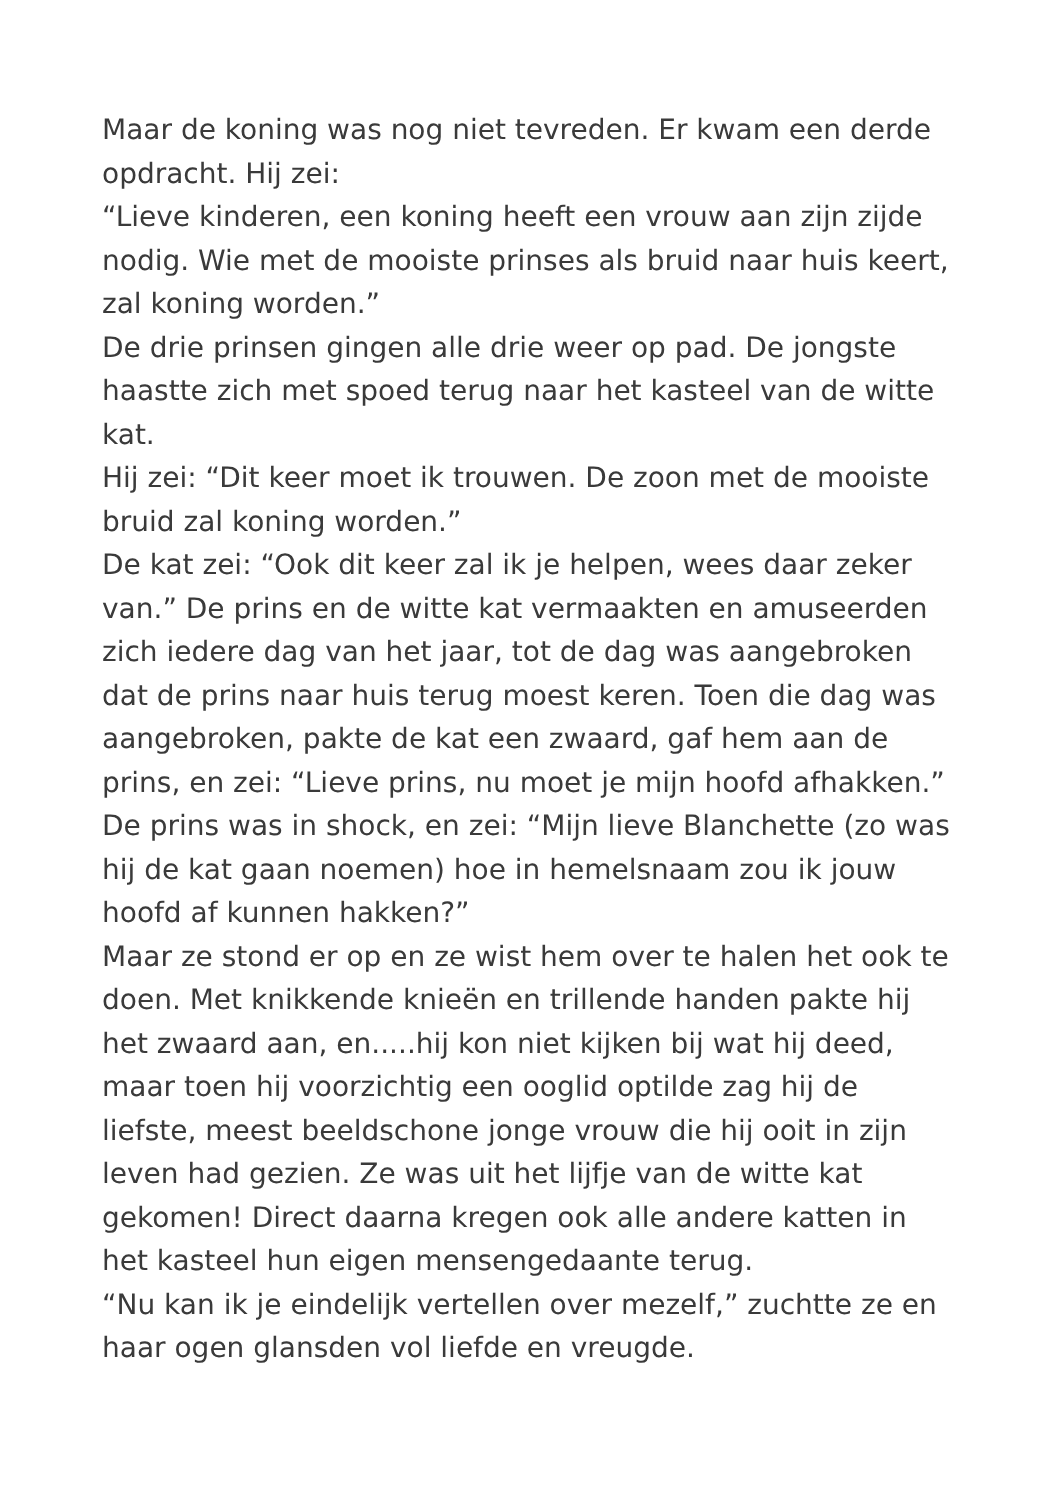Maar de koning was nog niet tevreden. Er kwam een derde opdracht. Hij zei:
“Lieve kinderen, een koning heeft een vrouw aan zijn zijde nodig. Wie met de mooiste prinses als bruid naar huis keert, zal koning worden.”
De drie prinsen gingen alle drie weer op pad. De jongste haastte zich met spoed terug naar het kasteel van de witte kat.
Hij zei: “Dit keer moet ik trouwen. De zoon met de mooiste bruid zal koning worden.”
De kat zei: “Ook dit keer zal ik je helpen, wees daar zeker van.” De prins en de witte kat vermaakten en amuseerden zich iedere dag van het jaar, tot de dag was aangebroken dat de prins naar huis terug moest keren. Toen die dag was aangebroken, pakte de kat een zwaard, gaf hem aan de prins, en zei: “Lieve prins, nu moet je mijn hoofd afhakken.”
De prins was in shock, en zei: “Mijn lieve Blanchette (zo was hij de kat gaan noemen) hoe in hemelsnaam zou ik jouw hoofd af kunnen hakken?”
Maar ze stond er op en ze wist hem over te halen het ook te doen. Met knikkende knieën en trillende handen pakte hij het zwaard aan, en.....hij kon niet kijken bij wat hij deed, maar toen hij voorzichtig een ooglid optilde zag hij de liefste, meest beeldschone jonge vrouw die hij ooit in zijn leven had gezien. Ze was uit het lijfje van de witte kat gekomen! Direct daarna kregen ook alle andere katten in het kasteel hun eigen mensengedaante terug.
“Nu kan ik je eindelijk vertellen over mezelf,” zuchtte ze en haar ogen glansden vol liefde en vreugde.